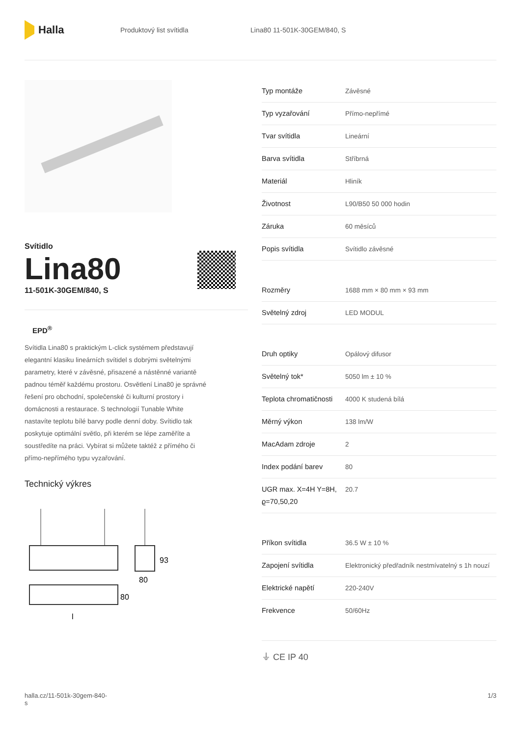Halla
Produktový list svítidla Lina80 11-501K-30GEM/840, S
Svítidlo
Lina80
11-501K-30GEM/840, S
EPD<sup>®</sup>
Svítidla Lina80 s praktickým L-click systémem představují elegantní klasiku lineárních svítidel s dobrými světelnými parametry, které v závěsné, přisazené a nástěnné variantě padnou téměř každému prostoru. Osvětlení Lina80 je správné řešení pro obchodní, společenské či kulturní prostory i domácnosti a restaurace. S technologií Tunable White nastavíte teplotu bílé barvy podle denní doby. Svítidlo tak poskytuje optimální světlo, při kterém se lépe zaměříte a soustředíte na práci. Vybírat si můžete taktéž z přímého či přímo-nepřímého typu vyzařování.
Technický výkres
93
80
80
l
| Typ montáže | Závěsné |
| Typ vyzařování | Přímo-nepřímé |
| Tvar svítidla | Lineární |
| Barva svítidla | Stříbrná |
| Materiál | Hliník |
| Životnost | L90/B50 50 000 hodin |
| Záruka | 60 měsíců |
| Popis svítidla | Svítidlo závěsné |
| Rozměry | 1688 mm × 80 mm × 93 mm |
| Světelný zdroj | LED MODUL |
| Druh optiky | Opálový difusor |
| Světelný tok* | 5050 lm ± 10 % |
| Teplota chromatičnosti | 4000 K studená bílá |
| Měrný výkon | 138 lm/W |
| MacAdam zdroje | 2 |
| Index podání barev | 80 |
| UGR max. X=4H Y=8H, ϱ=70,50,20 | 20.7 |
| Příkon svítidla | 36.5 W ± 10 % |
| Zapojení svítidla | Elektronický předřadník nestmívatelný s 1h nouzí |
| Elektrické napětí | 220-240V |
| Frekvence | 50/60Hz |
⏚ CE IP 40
halla.cz/11-501k-30gem-840-
s 1/3